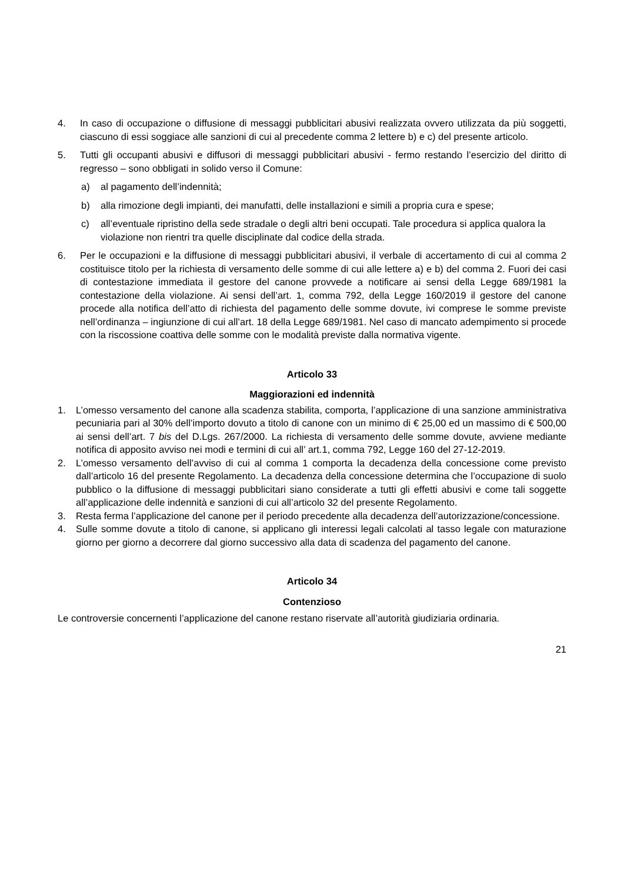4. In caso di occupazione o diffusione di messaggi pubblicitari abusivi realizzata ovvero utilizzata da più soggetti, ciascuno di essi soggiace alle sanzioni di cui al precedente comma 2 lettere b) e c) del presente articolo.
5. Tutti gli occupanti abusivi e diffusori di messaggi pubblicitari abusivi - fermo restando l’esercizio del diritto di regresso – sono obbligati in solido verso il Comune:
a) al pagamento dell’indennità;
b) alla rimozione degli impianti, dei manufatti, delle installazioni e simili a propria cura e spese;
c) all’eventuale ripristino della sede stradale o degli altri beni occupati. Tale procedura si applica qualora la violazione non rientri tra quelle disciplinate dal codice della strada.
6. Per le occupazioni e la diffusione di messaggi pubblicitari abusivi, il verbale di accertamento di cui al comma 2 costituisce titolo per la richiesta di versamento delle somme di cui alle lettere a) e b) del comma 2. Fuori dei casi di contestazione immediata il gestore del canone provvede a notificare ai sensi della Legge 689/1981 la contestazione della violazione. Ai sensi dell’art. 1, comma 792, della Legge 160/2019 il gestore del canone procede alla notifica dell’atto di richiesta del pagamento delle somme dovute, ivi comprese le somme previste nell’ordinanza – ingiunzione di cui all’art. 18 della Legge 689/1981. Nel caso di mancato adempimento si procede con la riscossione coattiva delle somme con le modalità previste dalla normativa vigente.
Articolo 33
Maggiorazioni ed indennità
1. L’omesso versamento del canone alla scadenza stabilita, comporta, l’applicazione di una sanzione amministrativa pecuniaria pari al 30% dell’importo dovuto a titolo di canone con un minimo di € 25,00 ed un massimo di € 500,00 ai sensi dell’art. 7 bis del D.Lgs. 267/2000. La richiesta di versamento delle somme dovute, avviene mediante notifica di apposito avviso nei modi e termini di cui all’ art.1, comma 792, Legge 160 del 27-12-2019.
2. L’omesso versamento dell’avviso di cui al comma 1 comporta la decadenza della concessione come previsto dall’articolo 16 del presente Regolamento. La decadenza della concessione determina che l’occupazione di suolo pubblico o la diffusione di messaggi pubblicitari siano considerate a tutti gli effetti abusivi e come tali soggette all’applicazione delle indennità e sanzioni di cui all’articolo 32 del presente Regolamento.
3. Resta ferma l’applicazione del canone per il periodo precedente alla decadenza dell’autorizzazione/concessione.
4. Sulle somme dovute a titolo di canone, si applicano gli interessi legali calcolati al tasso legale con maturazione giorno per giorno a decorrere dal giorno successivo alla data di scadenza del pagamento del canone.
Articolo 34
Contenzioso
Le controversie concernenti l’applicazione del canone restano riservate all’autorità giudiziaria ordinaria.
21